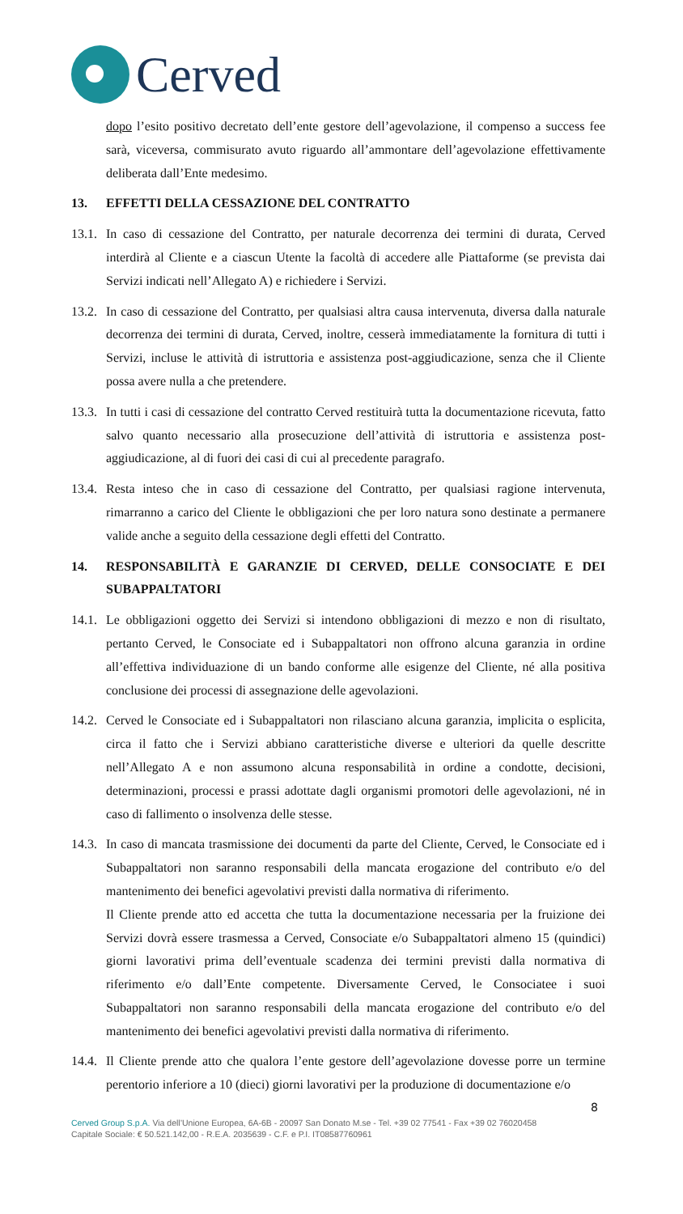Cerved
dopo l’esito positivo decretato dell’ente gestore dell’agevolazione, il compenso a success fee sarà, viceversa, commisurato avuto riguardo all’ammontare dell’agevolazione effettivamente deliberata dall’Ente medesimo.
13. EFFETTI DELLA CESSAZIONE DEL CONTRATTO
13.1.
In caso di cessazione del Contratto, per naturale decorrenza dei termini di durata, Cerved interdirà al Cliente e a ciascun Utente la facoltà di accedere alle Piattaforme (se prevista dai Servizi indicati nell’Allegato A) e richiedere i Servizi.
13.2.
In caso di cessazione del Contratto, per qualsiasi altra causa intervenuta, diversa dalla naturale decorrenza dei termini di durata, Cerved, inoltre, cesserà immediatamente la fornitura di tutti i Servizi, incluse le attività di istruttoria e assistenza post-aggiudicazione, senza che il Cliente possa avere nulla a che pretendere.
13.3.
In tutti i casi di cessazione del contratto Cerved restituirà tutta la documentazione ricevuta, fatto salvo quanto necessario alla prosecuzione dell’attività di istruttoria e assistenza post-aggiudicazione, al di fuori dei casi di cui al precedente paragrafo.
13.4.
Resta inteso che in caso di cessazione del Contratto, per qualsiasi ragione intervenuta, rimarranno a carico del Cliente le obbligazioni che per loro natura sono destinate a permanere valide anche a seguito della cessazione degli effetti del Contratto.
14. RESPONSABILITÀ E GARANZIE DI CERVED, DELLE CONSOCIATE E DEI SUBAPPALTATORI
14.1.
Le obbligazioni oggetto dei Servizi si intendono obbligazioni di mezzo e non di risultato, pertanto Cerved, le Consociate ed i Subappaltatori non offrono alcuna garanzia in ordine all’effettiva individuazione di un bando conforme alle esigenze del Cliente, né alla positiva conclusione dei processi di assegnazione delle agevolazioni.
14.2.
Cerved le Consociate ed i Subappaltatori non rilasciano alcuna garanzia, implicita o esplicita, circa il fatto che i Servizi abbiano caratteristiche diverse e ulteriori da quelle descritte nell’Allegato A e non assumono alcuna responsabilità in ordine a condotte, decisioni, determinazioni, processi e prassi adottate dagli organismi promotori delle agevolazioni, né in caso di fallimento o insolvenza delle stesse.
14.3.
In caso di mancata trasmissione dei documenti da parte del Cliente, Cerved, le Consociate ed i Subappaltatori non saranno responsabili della mancata erogazione del contributo e/o del mantenimento dei benefici agevolativi previsti dalla normativa di riferimento.
Il Cliente prende atto ed accetta che tutta la documentazione necessaria per la fruizione dei Servizi dovrà essere trasmessa a Cerved, Consociate e/o Subappaltatori almeno 15 (quindici) giorni lavorativi prima dell’eventuale scadenza dei termini previsti dalla normativa di riferimento e/o dall’Ente competente. Diversamente Cerved, le Consociatee i suoi Subappaltatori non saranno responsabili della mancata erogazione del contributo e/o del mantenimento dei benefici agevolativi previsti dalla normativa di riferimento.
14.4.
Il Cliente prende atto che qualora l’ente gestore dell’agevolazione dovesse porre un termine perentorio inferiore a 10 (dieci) giorni lavorativi per la produzione di documentazione e/o
8
Cerved Group S.p.A. Via dell’Unione Europea, 6A-6B - 20097 San Donato M.se - Tel. +39 02 77541 - Fax +39 02 76020458
Capitale Sociale: € 50.521.142,00 - R.E.A. 2035639 - C.F. e P.I. IT08587760961